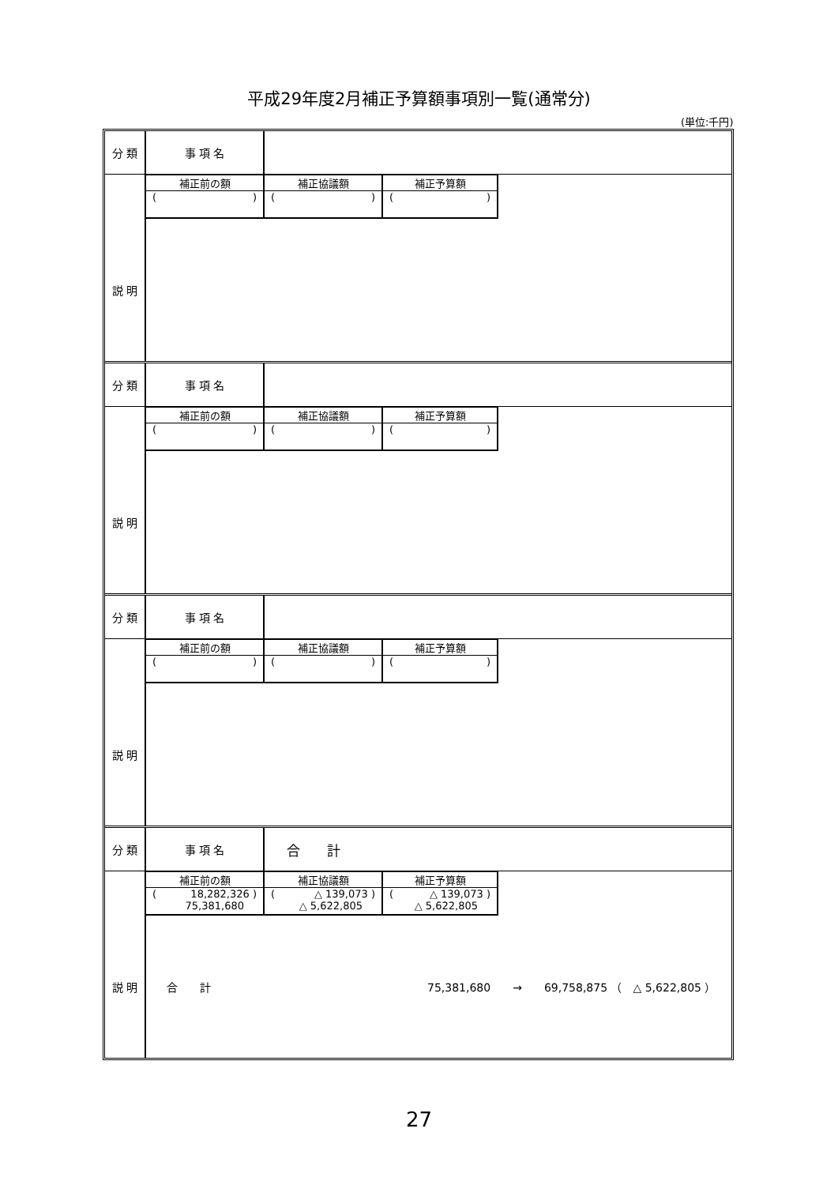平成29年度2月補正予算額事項別一覧(通常分)
(単位:千円)
| 分 類 | 事 項 名 | | | |
| | 補正前の額 ( ) | 補正協議額 ( ) | 補正予算額 ( ) | |
| 説 明 | | | | |
| 分 類 | 事 項 名 | | | |
| | 補正前の額 ( ) | 補正協議額 ( ) | 補正予算額 ( ) | |
| 説 明 | | | | |
| 分 類 | 事 項 名 | | | |
| | 補正前の額 ( ) | 補正協議額 ( ) | 補正予算額 ( ) | |
| 説 明 | | | | |
| 分 類 | 事 項 名 | 合 計 | | |
| | 補正前の額 ( 18,282,326 ) 75,381,680 | 補正協議額 ( △ 139,073 ) △ 5,622,805 | 補正予算額 ( △ 139,073 ) △ 5,622,805 | |
| 説 明 | 合 計 75,381,680 → 69,758,875 （ △ 5,622,805 ） | | | |
27